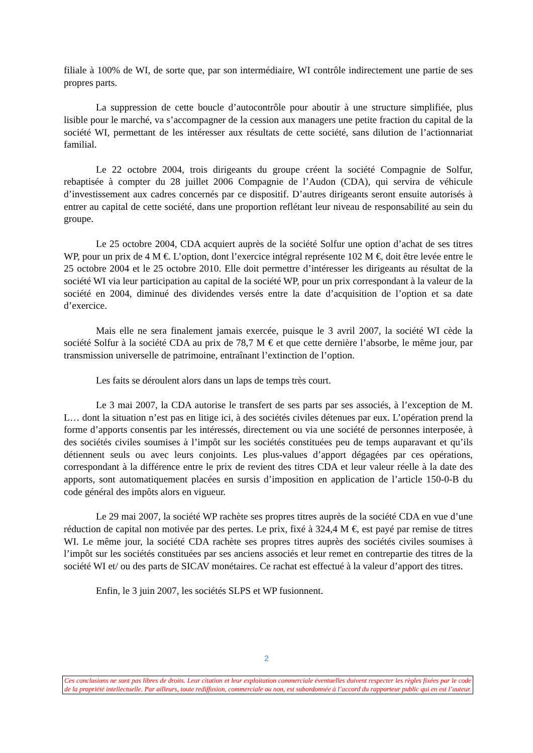filiale à 100% de WI, de sorte que, par son intermédiaire, WI contrôle indirectement une partie de ses propres parts.
La suppression de cette boucle d’autocontrôle pour aboutir à une structure simplifiée, plus lisible pour le marché, va s’accompagner de la cession aux managers une petite fraction du capital de la société WI, permettant de les intéresser aux résultats de cette société, sans dilution de l’actionnariat familial.
Le 22 octobre 2004, trois dirigeants du groupe créent la société Compagnie de Solfur, rebaptisée à compter du 28 juillet 2006 Compagnie de l’Audon (CDA), qui servira de véhicule d’investissement aux cadres concernés par ce dispositif. D’autres dirigeants seront ensuite autorisés à entrer au capital de cette société, dans une proportion reflétant leur niveau de responsabilité au sein du groupe.
Le 25 octobre 2004, CDA acquiert auprès de la société Solfur une option d’achat de ses titres WP, pour un prix de 4 M €. L’option, dont l’exercice intégral représente 102 M €, doit être levée entre le 25 octobre 2004 et le 25 octobre 2010. Elle doit permettre d’intéresser les dirigeants au résultat de la société WI via leur participation au capital de la société WP, pour un prix correspondant à la valeur de la société en 2004, diminué des dividendes versés entre la date d’acquisition de l’option et sa date d’exercice.
Mais elle ne sera finalement jamais exercée, puisque le 3 avril 2007, la société WI cède la société Solfur à la société CDA au prix de 78,7 M € et que cette dernière l’absorbe, le même jour, par transmission universelle de patrimoine, entraînant l’extinction de l’option.
Les faits se déroulent alors dans un laps de temps très court.
Le 3 mai 2007, la CDA autorise le transfert de ses parts par ses associés, à l’exception de M. L… dont la situation n’est pas en litige ici, à des sociétés civiles détenues par eux. L’opération prend la forme d’apports consentis par les intéressés, directement ou via une société de personnes interposée, à des sociétés civiles soumises à l’impôt sur les sociétés constituées peu de temps auparavant et qu’ils détiennent seuls ou avec leurs conjoints. Les plus-values d’apport dégagées par ces opérations, correspondant à la différence entre le prix de revient des titres CDA et leur valeur réelle à la date des apports, sont automatiquement placées en sursis d’imposition en application de l’article 150-0-B du code général des impôts alors en vigueur.
Le 29 mai 2007, la société WP rachète ses propres titres auprès de la société CDA en vue d’une réduction de capital non motivée par des pertes. Le prix, fixé à 324,4 M €, est payé par remise de titres WI. Le même jour, la société CDA rachète ses propres titres auprès des sociétés civiles soumises à l’impôt sur les sociétés constituées par ses anciens associés et leur remet en contrepartie des titres de la société WI et/ ou des parts de SICAV monétaires. Ce rachat est effectué à la valeur d’apport des titres.
Enfin, le 3 juin 2007, les sociétés SLPS et WP fusionnent.
2
Ces conclusions ne sont pas libres de droits. Leur citation et leur exploitation commerciale éventuelles doivent respecter les règles fixées par le code de la propriété intellectuelle. Par ailleurs, toute rediffusion, commerciale ou non, est subordonnée à l’accord du rapporteur public qui en est l’auteur.